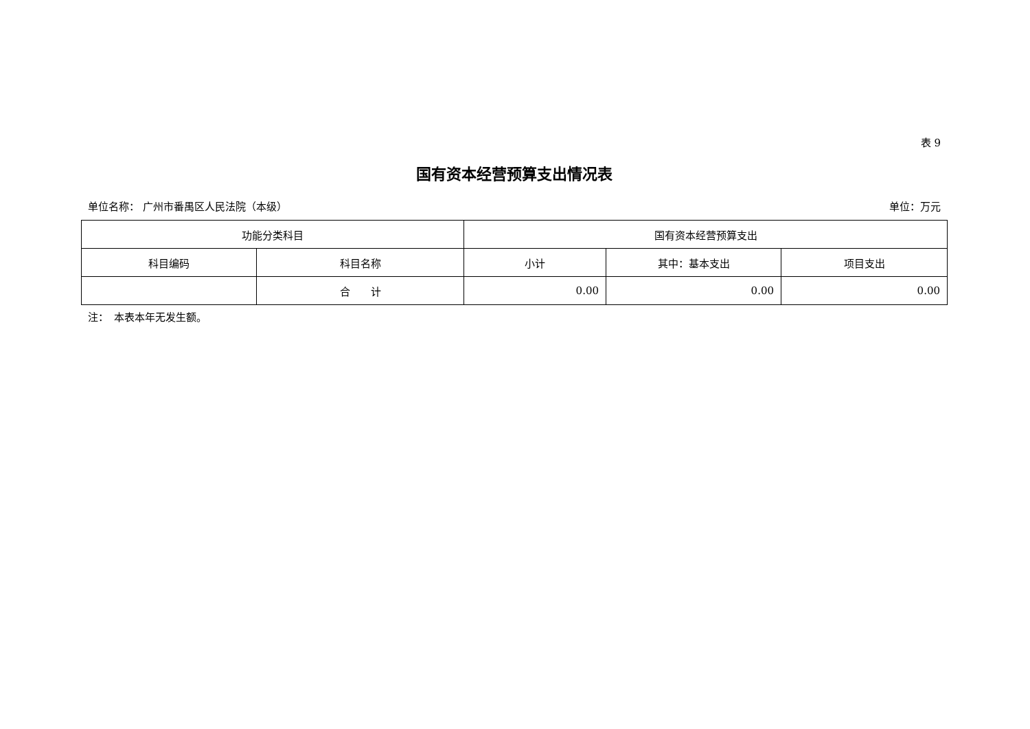表 9
国有资本经营预算支出情况表
单位名称： 广州市番禺区人民法院（本级） 单位：万元
| 功能分类科目 | | 国有资本经营预算支出 | | |
| --- | --- | --- | --- | --- |
| 科目编码 | 科目名称 | 小计 | 其中：基本支出 | 项目支出 |
| | 合 计 | 0.00 | 0.00 | 0.00 |
注：　本表本年无发生额。